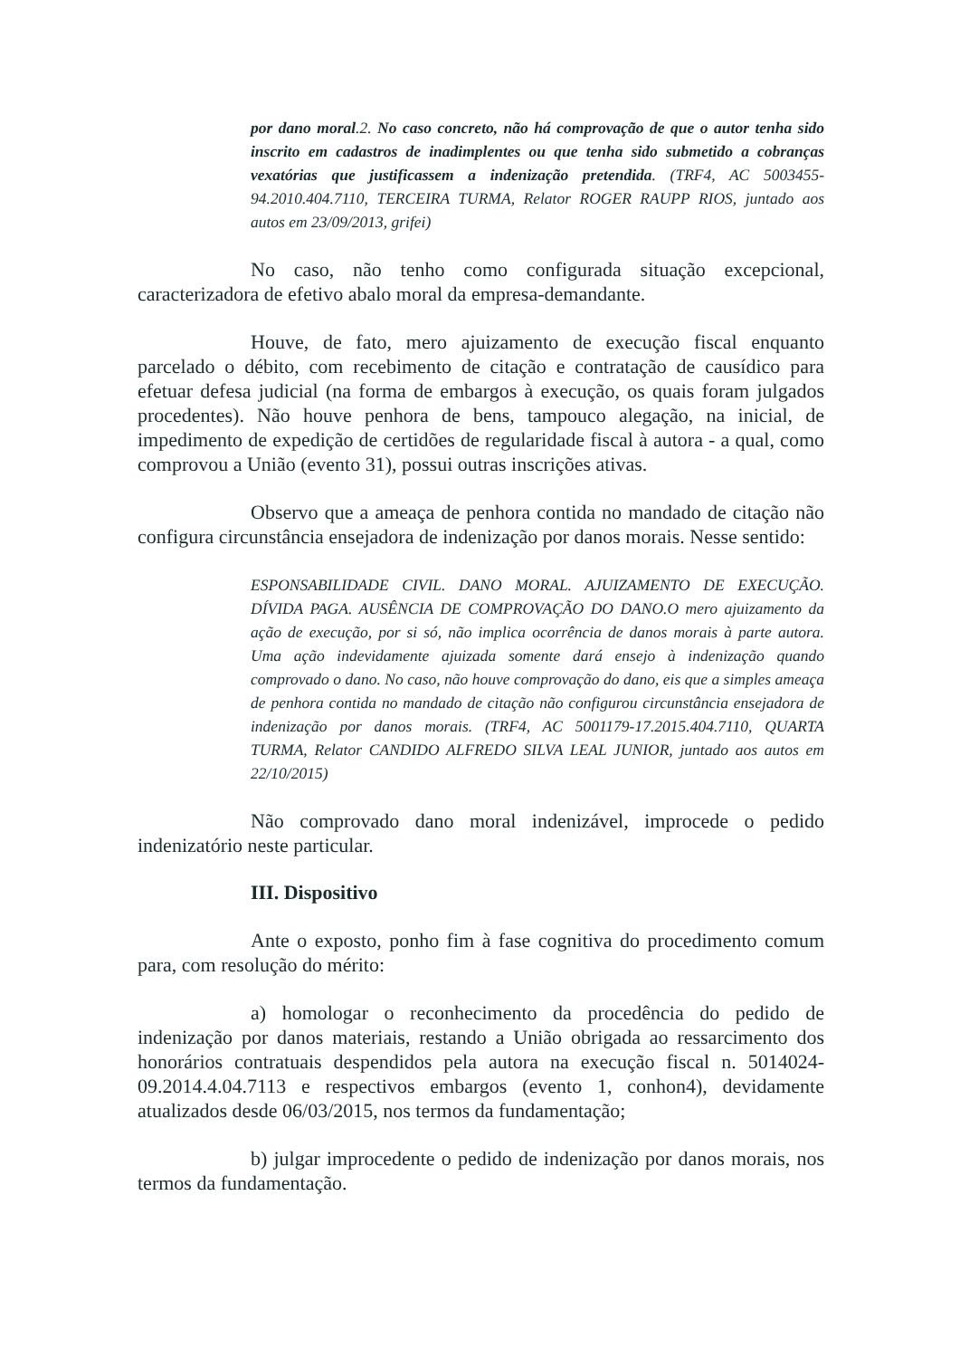por dano moral.2. No caso concreto, não há comprovação de que o autor tenha sido inscrito em cadastros de inadimplentes ou que tenha sido submetido a cobranças vexatórias que justificassem a indenização pretendida. (TRF4, AC 5003455-94.2010.404.7110, TERCEIRA TURMA, Relator ROGER RAUPP RIOS, juntado aos autos em 23/09/2013, grifei)
No caso, não tenho como configurada situação excepcional, caracterizadora de efetivo abalo moral da empresa-demandante.
Houve, de fato, mero ajuizamento de execução fiscal enquanto parcelado o débito, com recebimento de citação e contratação de causídico para efetuar defesa judicial (na forma de embargos à execução, os quais foram julgados procedentes). Não houve penhora de bens, tampouco alegação, na inicial, de impedimento de expedição de certidões de regularidade fiscal à autora - a qual, como comprovou a União (evento 31), possui outras inscrições ativas.
Observo que a ameaça de penhora contida no mandado de citação não configura circunstância ensejadora de indenização por danos morais. Nesse sentido:
ESPONSABILIDADE CIVIL. DANO MORAL. AJUIZAMENTO DE EXECUÇÃO. DÍVIDA PAGA. AUSÊNCIA DE COMPROVAÇÃO DO DANO.O mero ajuizamento da ação de execução, por si só, não implica ocorrência de danos morais à parte autora. Uma ação indevidamente ajuizada somente dará ensejo à indenização quando comprovado o dano. No caso, não houve comprovação do dano, eis que a simples ameaça de penhora contida no mandado de citação não configurou circunstância ensejadora de indenização por danos morais. (TRF4, AC 5001179-17.2015.404.7110, QUARTA TURMA, Relator CANDIDO ALFREDO SILVA LEAL JUNIOR, juntado aos autos em 22/10/2015)
Não comprovado dano moral indenizável, improcede o pedido indenizatório neste particular.
III. Dispositivo
Ante o exposto, ponho fim à fase cognitiva do procedimento comum para, com resolução do mérito:
a) homologar o reconhecimento da procedência do pedido de indenização por danos materiais, restando a União obrigada ao ressarcimento dos honorários contratuais despendidos pela autora na execução fiscal n. 5014024-09.2014.4.04.7113 e respectivos embargos (evento 1, conhon4), devidamente atualizados desde 06/03/2015, nos termos da fundamentação;
b) julgar improcedente o pedido de indenização por danos morais, nos termos da fundamentação.